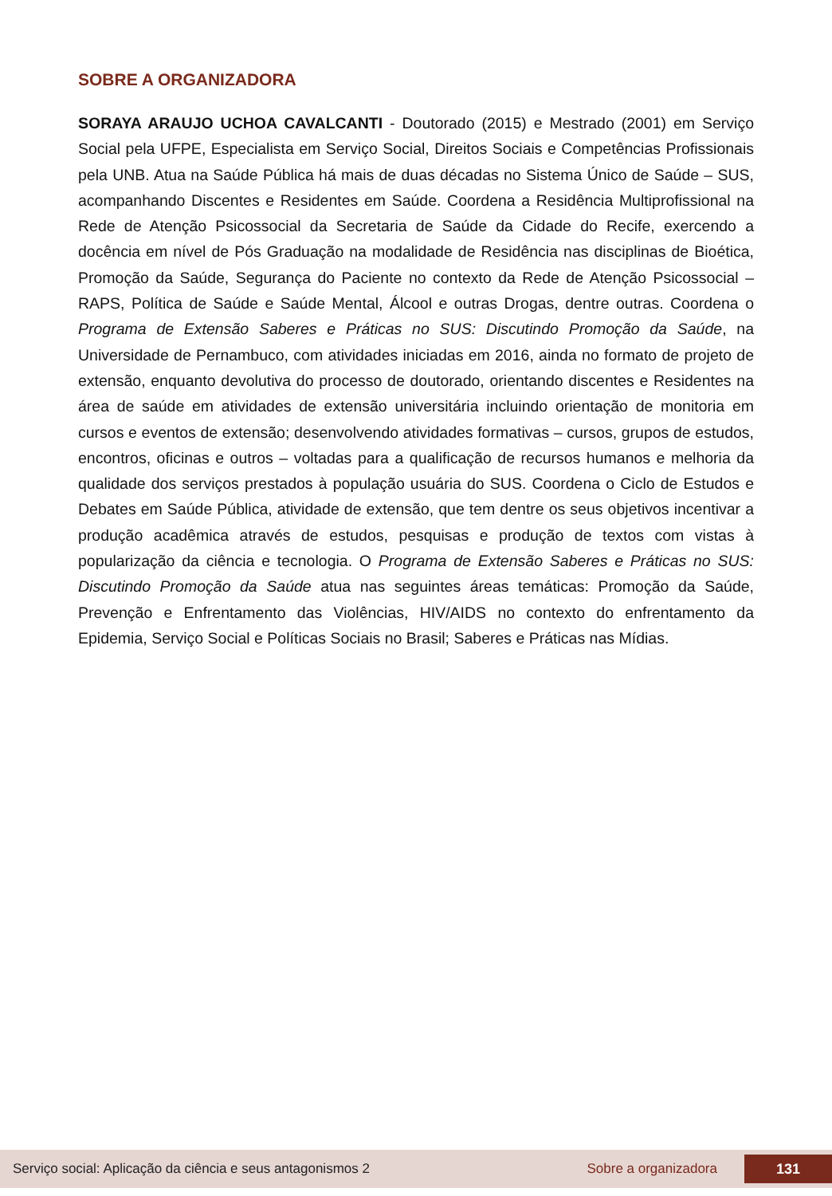SOBRE A ORGANIZADORA
SORAYA ARAUJO UCHOA CAVALCANTI - Doutorado (2015) e Mestrado (2001) em Serviço Social pela UFPE, Especialista em Serviço Social, Direitos Sociais e Competências Profissionais pela UNB. Atua na Saúde Pública há mais de duas décadas no Sistema Único de Saúde – SUS, acompanhando Discentes e Residentes em Saúde. Coordena a Residência Multiprofissional na Rede de Atenção Psicossocial da Secretaria de Saúde da Cidade do Recife, exercendo a docência em nível de Pós Graduação na modalidade de Residência nas disciplinas de Bioética, Promoção da Saúde, Segurança do Paciente no contexto da Rede de Atenção Psicossocial – RAPS, Política de Saúde e Saúde Mental, Álcool e outras Drogas, dentre outras. Coordena o Programa de Extensão Saberes e Práticas no SUS: Discutindo Promoção da Saúde, na Universidade de Pernambuco, com atividades iniciadas em 2016, ainda no formato de projeto de extensão, enquanto devolutiva do processo de doutorado, orientando discentes e Residentes na área de saúde em atividades de extensão universitária incluindo orientação de monitoria em cursos e eventos de extensão; desenvolvendo atividades formativas – cursos, grupos de estudos, encontros, oficinas e outros – voltadas para a qualificação de recursos humanos e melhoria da qualidade dos serviços prestados à população usuária do SUS. Coordena o Ciclo de Estudos e Debates em Saúde Pública, atividade de extensão, que tem dentre os seus objetivos incentivar a produção acadêmica através de estudos, pesquisas e produção de textos com vistas à popularização da ciência e tecnologia. O Programa de Extensão Saberes e Práticas no SUS: Discutindo Promoção da Saúde atua nas seguintes áreas temáticas: Promoção da Saúde, Prevenção e Enfrentamento das Violências, HIV/AIDS no contexto do enfrentamento da Epidemia, Serviço Social e Políticas Sociais no Brasil; Saberes e Práticas nas Mídias.
Serviço social: Aplicação da ciência e seus antagonismos 2 Sobre a organizadora 131